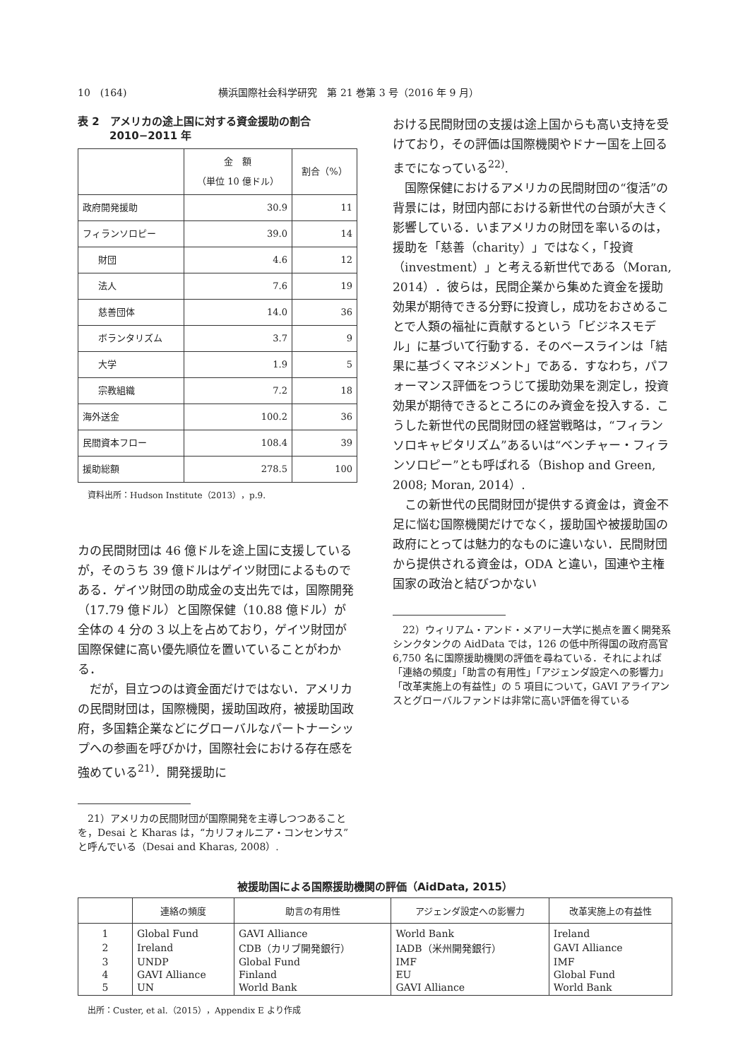10　(164) 横浜国際社会科学研究　第 21 巻第 3 号（2016 年 9 月）
表 2　アメリカの途上国に対する資金援助の割合
　　　2010−2011 年
| | 金 額 （単位 10 億ドル） | 割合（%） | | |
| --- | --- | --- | --- | --- |
| | | 政府開発援助 | 30.9 | 11 |
| フィランソロピー | 39.0 | 14 | | |
| 財団 | 4.6 | 12 | | |
| 法人 | 7.6 | 19 | | |
| 慈善団体 | 14.0 | 36 | | |
| ボランタリズム | 3.7 | 9 | | |
| 大学 | 1.9 | 5 | | |
| 宗教組織 | 7.2 | 18 | | |
| 海外送金 | 100.2 | 36 | | |
| 民間資本フロー | 108.4 | 39 | | |
| 援助総額 | 278.5 | 100 | | |
資料出所：Hudson Institute（2013），p.9.
カの民間財団は 46 億ドルを途上国に支援しているが，そのうち 39 億ドルはゲイツ財団によるものである．ゲイツ財団の助成金の支出先では，国際開発（17.79 億ドル）と国際保健（10.88 億ドル）が全体の 4 分の 3 以上を占めており，ゲイツ財団が国際保健に高い優先順位を置いていることがわかる．
だが，目立つのは資金面だけではない．アメリカの民間財団は，国際機関，援助国政府，被援助国政府，多国籍企業などにグローバルなパートナーシップへの参画を呼びかけ，国際社会における存在感を強めている<sup>21)</sup>．開発援助に
　21）アメリカの民間財団が国際開発を主導しつつあることを，Desai と Kharas は，“カリフォルニア・コンセンサス”と呼んでいる（Desai and Kharas, 2008）.
おける民間財団の支援は途上国からも高い支持を受けており，その評価は国際機関やドナー国を上回るまでになっている<sup>22)</sup>.
国際保健におけるアメリカの民間財団の“復活”の背景には，財団内部における新世代の台頭が大きく影響している．いまアメリカの財団を率いるのは，援助を「慈善（charity）」ではなく，「投資（investment）」と考える新世代である（Moran, 2014）．彼らは，民間企業から集めた資金を援助効果が期待できる分野に投資し，成功をおさめることで人類の福祉に貢献するという「ビジネスモデル」に基づいて行動する．そのベースラインは「結果に基づくマネジメント」である．すなわち，パフォーマンス評価をつうじて援助効果を測定し，投資効果が期待できるところにのみ資金を投入する．こうした新世代の民間財団の経営戦略は，“フィランソロキャピタリズム”あるいは“ベンチャー・フィランソロピー”とも呼ばれる（Bishop and Green, 2008; Moran, 2014）.
この新世代の民間財団が提供する資金は，資金不足に悩む国際機関だけでなく，援助国や被援助国の政府にとっては魅力的なものに違いない．民間財団から提供される資金は，ODA と違い，国連や主権国家の政治と結びつかない
　22）ウィリアム・アンド・メアリー大学に拠点を置く開発系シンクタンクの AidData では，126 の低中所得国の政府高官 6,750 名に国際援助機関の評価を尋ねている．それによれば「連絡の頻度」「助言の有用性」「アジェンダ設定への影響力」「改革実施上の有益性」の 5 項目について，GAVI アライアンスとグローバルファンドは非常に高い評価を得ている
被援助国による国際援助機関の評価（AidData, 2015）
| | 連絡の頻度 | 助言の有用性 | アジェンダ設定への影響力 | 改革実施上の有益性 |
| --- | --- | --- | --- | --- |
| 1 | Global Fund | GAVI Alliance | World Bank | Ireland |
| 2 | Ireland | CDB（カリブ開発銀行） | IADB（米州開発銀行） | GAVI Alliance |
| 3 | UNDP | Global Fund | IMF | IMF |
| 4 | GAVI Alliance | Finland | EU | Global Fund |
| 5 | UN | World Bank | GAVI Alliance | World Bank |
出所：Custer, et al.（2015），Appendix E より作成